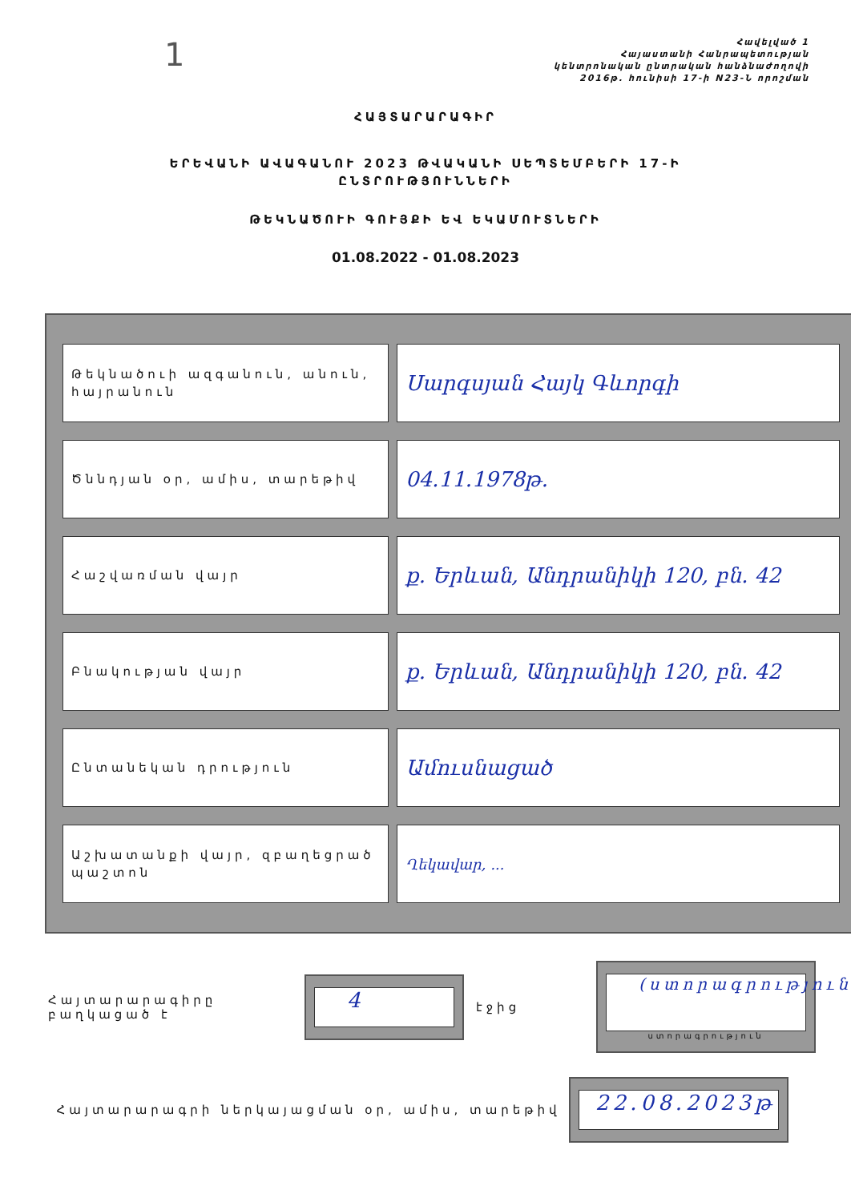1
Հավելված 1
Հայաստանի Հանրապետության
կենտրոնական ընտրական հանձնաժողովի
2016թ. հունիսի 17-ի N23-Ն որոշման
ՀԱՅՏԱՐԱՐԱԳԻՐ
ԵՐԵՎԱՆԻ ԱՎԱԳԱՆՈՒ 2023 ԹՎԱԿԱՆԻ ՍԵՊՏԵՄԲԵՐԻ 17-Ի
ԸՆՏՐՈՒԹՅՈՒՆՆԵՐԻ
ԹԵԿՆԱԾՈՒԻ ԳՈՒՅՔԻ ԵՎ ԵԿԱՄՈՒՏՆԵՐԻ
01.08.2022 - 01.08.2023
| Թեկնածուի ազգանուն, անուն, հայրանուն | Սարգսյան Հայկ Գևորգի |
| Ծննդյան օր, ամիս, տարեթիվ | 04.11.1978թ. |
| Հաշվառման վայր | ք. Երևան, Անդրանիկի 120, բն. 42 |
| Բնակության վայր | ք. Երևան, Անդրանիկի 120, բն. 42 |
| Ընտանեկան դրություն | Ամուսնացած |
| Աշխատանքի վայր, զբաղեցրած պաշտոն | Ղեկավար, ... |
Հայտարարագիրը բաղկացած է
4
էջից
(ստորագրություն)
ստորագրություն
Հայտարարագրի ներկայացման օր, ամիս, տարեթիվ
22.08.2023թ